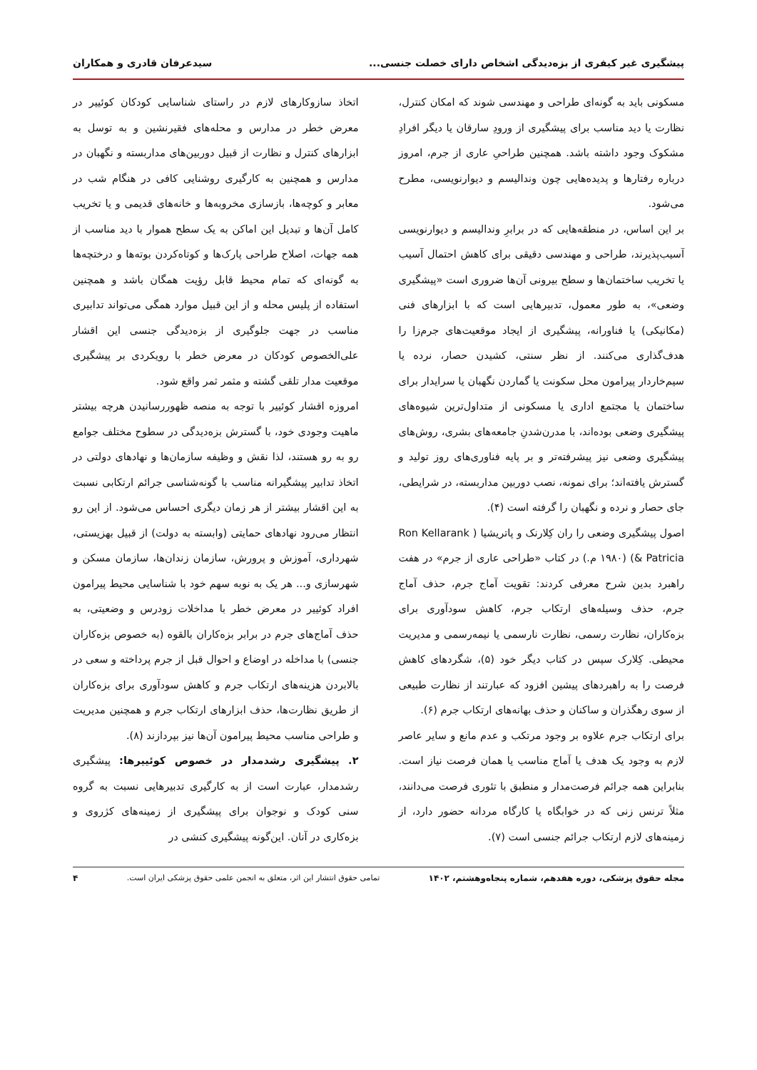پیشگیری غیر کیفری از بزه‌دیدگی اشخاص دارای خصلت جنسی... سیدعرفان قادری و همکاران
مسکونی باید به گونه‌ای طراحی و مهندسی شوند که امکان کنترل، نظارت یا دید مناسب برای پیشگیری از ورودِ سارقان یا دیگر افرادِ مشکوک وجود داشته باشد. همچنین طراحیِ عاری از جرم، امروز درباره رفتارها و پدیده‌هایی چون وندالیسم و دیوارنویسی، مطرح می‌شود.
بر این اساس، در منطقه‌هایی که در برابرِ وندالیسم و دیوارنویسی آسیب‌پذیرند، طراحی و مهندسی دقیقی برای کاهش احتمال آسیب یا تخریب ساختمان‌ها و سطح بیرونی آن‌ها ضروری است «پیشگیری وضعی»، به طور معمول، تدبیرهایی است که با ابزارهای فنی (مکانیکی) یا فناورانه، پیشگیری از ایجاد موقعیت‌های جرم‌زا را هدف‌گذاری می‌کنند. از نظر سنتی، کشیدن حصار، نرده یا سیم‌خاردار پیرامون محل سکونت یا گماردن نگهبان یا سرایدار برای ساختمان یا مجتمع اداری یا مسکونی از متداول‌ترین شیوه‌های پیشگیری وضعی بوده‌اند، با مدرن‌شدنِ جامعه‌های بشری، روش‌های پیشگیری وضعی نیز پیشرفته‌تر و بر پایه فناوری‌های روز تولید و گسترش یافته‌اند؛ برای نمونه، نصب دوربین مداربسته، در شرایطی، جای حصار و نرده و نگهبان را گرفته است (۴).
اصول پیشگیری وضعی را ران کِلارنک و پاتریشیا ( Ron Kellarank & Patricia) (۱۹۸۰ م.) در کتاب «طراحی عاری از جرم» در هفت راهبرد بدین شرح معرفی کردند: تقویت آماج جرم، حذف آماج جرم، حذف وسیله‌های ارتکاب جرم، کاهش سودآوری برای بزه‌کاران، نظارت رسمی، نظارت نارسمی یا نیمه‌رسمی و مدیریت محیطی. کِلارک سپس در کتاب دیگر خود (۵)، شگردهای کاهش فرصت را به راهبردهای پیشین افزود که عبارتند از نظارت طبیعی از سوی رهگذران و ساکنان و حذف بهانه‌های ارتکاب جرم (۶).
برای ارتکاب جرم علاوه بر وجود مرتکب و عدم مانع و سایر عاصر لازم به وجود یک هدف یا آماج مناسب یا همان فرصت نیاز است. بنابراین همه جرائم فرصت‌مدار و منطبق با تئوری فرصت می‌دانند، مثلاً ترنس زنی که در خوابگاه یا کارگاه مردانه حضور دارد، از زمینه‌های لازم ارتکاب جرائم جنسی است (۷).
اتخاذ سازوکارهای لازم در راستای شناسایی کودکان کوئییر در معرض خطر در مدارس و محله‌های فقیرنشین و به توسل به ابزارهای کنترل و نظارت از قبیل دوربین‌های مداربسته و نگهبان در مدارس و همچنین به کارگیری روشنایی کافی در هنگام شب در معابر و کوچه‌ها، بازسازی مخروبه‌ها و خانه‌های قدیمی و یا تخریب کامل آن‌ها و تبدیل این اماکن به یک سطح هموار با دید مناسب از همه جهات، اصلاح طراحی پارک‌ها و کوتاه‌کردن بوته‌ها و درختچه‌ها به گونه‌ای که تمام محیط قابل رؤیت همگان باشد و همچنین استفاده از پلیس محله و از این قبیل موارد همگی می‌تواند تدابیری مناسب در جهت جلوگیری از بزه‌دیدگی جنسی این اقشار علی‌الخصوص کودکان در معرض خطر با رویکردی بر پیشگیری موقعیت مدار تلقی گشته و مثمر ثمر واقع شود.
امروزه اقشار کوئییر با توجه به منصه ظهوررسانیدن هرچه بیشتر ماهیت وجودی خود، با گسترش بزه‌دیدگی در سطوح مختلف جوامع رو به رو هستند، لذا نقش و وظیفه سازمان‌ها و نهادهای دولتی در اتخاذ تدابیر پیشگیرانه مناسب با گونه‌شناسی جرائم ارتکابی نسبت به این اقشار بیشتر از هر زمان دیگری احساس می‌شود. از این رو انتظار می‌رود نهادهای حمایتی (وابسته به دولت) از قبیل بهزیستی، شهرداری، آموزش و پرورش، سازمان زندان‌ها، سازمان مسکن و شهرسازی و... هر یک به نوبه سهم خود با شناسایی محیط پیرامون افراد کوئییر در معرض خطر با مداخلات زودرس و وضعیتی، به حذف آماج‌های جرم در برابر بزه‌کاران بالقوه (به خصوص بزه‌کاران جنسی) با مداخله در اوضاع و احوال قبل از جرم پرداخته و سعی در بالابردن هزینه‌های ارتکاب جرم و کاهش سودآوری برای بزه‌کاران از طریق نظارت‌ها، حذف ابزارهای ارتکاب جرم و همچنین مدیریت و طراحی مناسب محیط پیرامون آن‌ها نیز بپردازند (۸).
۲. پیشگیری رشدمدار در خصوص کوئییرها: پیشگیری رشدمدار، عبارت است از به کارگیری تدبیرهایی نسبت به گروه سنی کودک و نوجوان برای پیشگیری از زمینه‌های کژروی و بزه‌کاری در آنان. این‌گونه پیشگیری کنشی در
مجله حقوق پزشکی، دوره هفدهم، شماره پنجاه‌وهشتم، ۱۴۰۲ تمامی حقوق انتشار این اثر، متعلق به انجمن علمی حقوق پزشکی ایران است. ۴